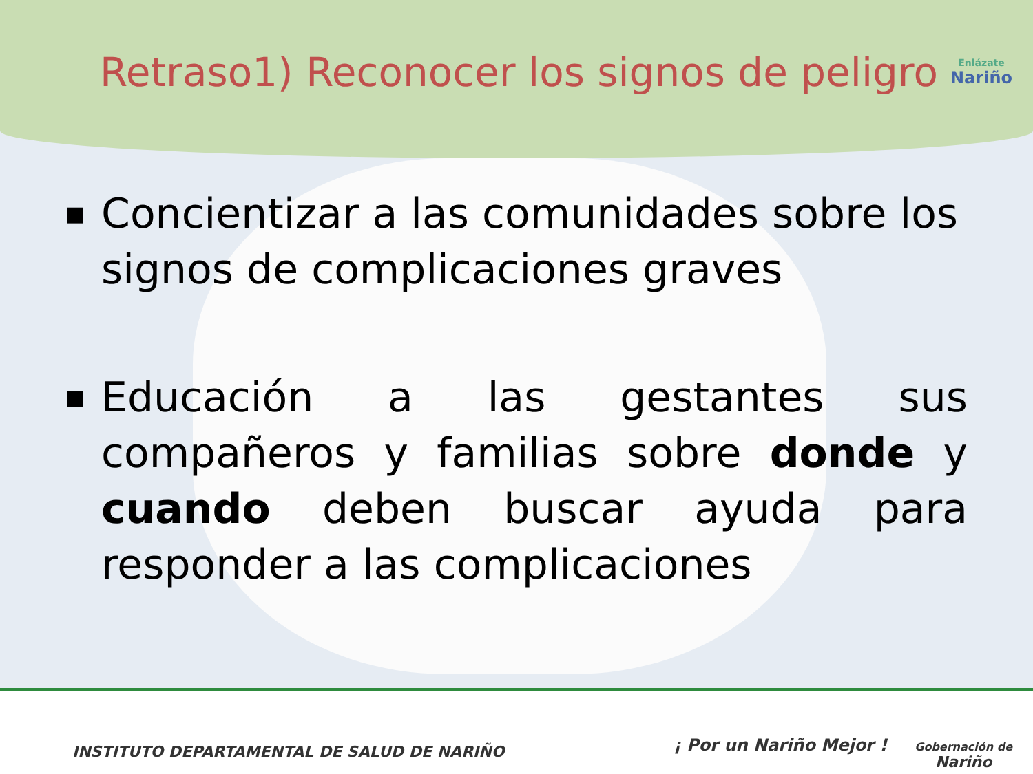Retraso1) Reconocer los signos de peligro
Enlázate
Nariño
■
Concientizar a las comunidades sobre los signos de complicaciones graves
■
Educación a las gestantes sus compañeros y familias sobre donde y cuando deben buscar ayuda para responder a las complicaciones
INSTITUTO DEPARTAMENTAL DE SALUD DE NARIÑO
¡ Por un Nariño Mejor !
Gobernación de
Nariño